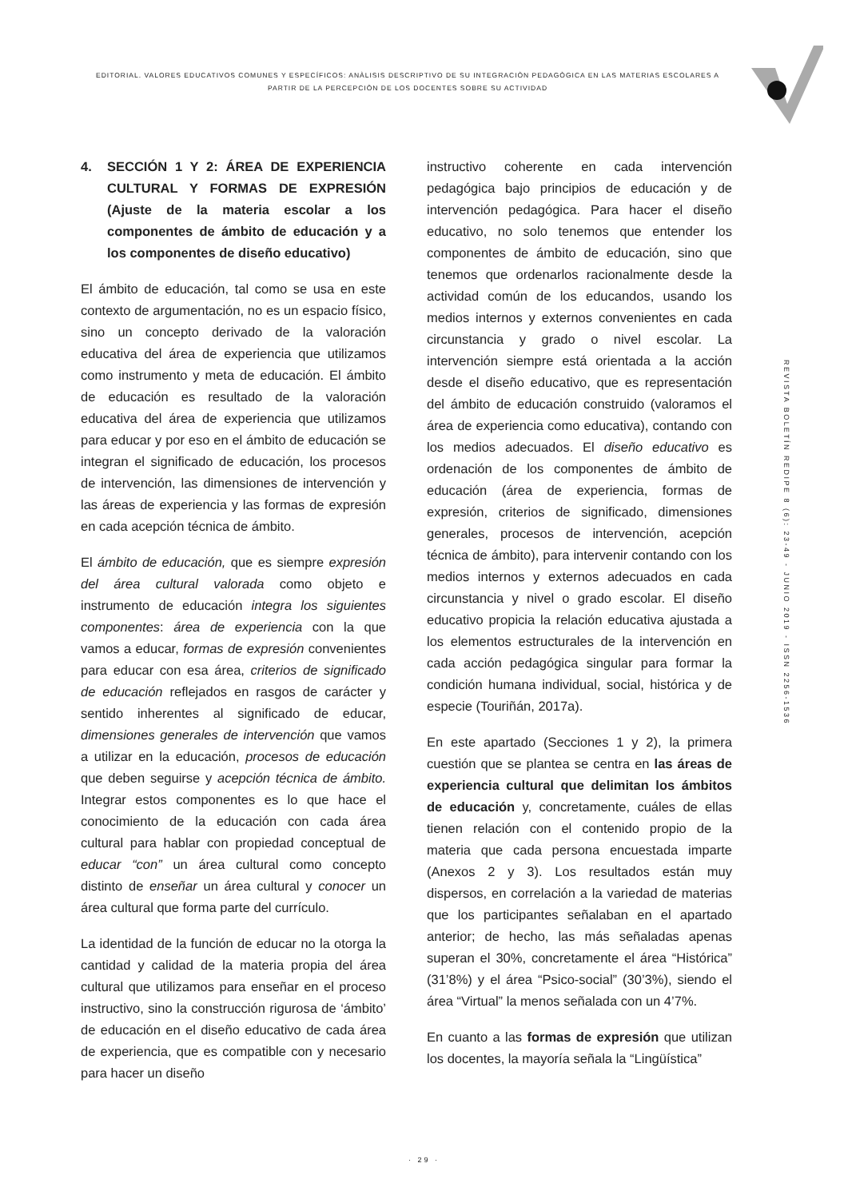EDITORIAL. VALORES EDUCATIVOS COMUNES Y ESPECÍFICOS: ANÀLISIS DESCRIPTIVO DE SU INTEGRACIÒN PEDAGÒGICA EN LAS MATERIAS ESCOLARES A
PARTIR DE LA PERCEPCIÒN DE LOS DOCENTES SOBRE SU ACTIVIDAD
4. SECCIÓN 1 Y 2: ÁREA DE EXPERIENCIA CULTURAL Y FORMAS DE EXPRESIÓN (Ajuste de la materia escolar a los componentes de ámbito de educación y a los componentes de diseño educativo)
El ámbito de educación, tal como se usa en este contexto de argumentación, no es un espacio físico, sino un concepto derivado de la valoración educativa del área de experiencia que utilizamos como instrumento y meta de educación. El ámbito de educación es resultado de la valoración educativa del área de experiencia que utilizamos para educar y por eso en el ámbito de educación se integran el significado de educación, los procesos de intervención, las dimensiones de intervención y las áreas de experiencia y las formas de expresión en cada acepción técnica de ámbito.
El ámbito de educación, que es siempre expresión del área cultural valorada como objeto e instrumento de educación integra los siguientes componentes: área de experiencia con la que vamos a educar, formas de expresión convenientes para educar con esa área, criterios de significado de educación reflejados en rasgos de carácter y sentido inherentes al significado de educar, dimensiones generales de intervención que vamos a utilizar en la educación, procesos de educación que deben seguirse y acepción técnica de ámbito. Integrar estos componentes es lo que hace el conocimiento de la educación con cada área cultural para hablar con propiedad conceptual de educar “con” un área cultural como concepto distinto de enseñar un área cultural y conocer un área cultural que forma parte del currículo.
La identidad de la función de educar no la otorga la cantidad y calidad de la materia propia del área cultural que utilizamos para enseñar en el proceso instructivo, sino la construcción rigurosa de ‘ámbito’ de educación en el diseño educativo de cada área de experiencia, que es compatible con y necesario para hacer un diseño
instructivo coherente en cada intervención pedagógica bajo principios de educación y de intervención pedagógica. Para hacer el diseño educativo, no solo tenemos que entender los componentes de ámbito de educación, sino que tenemos que ordenarlos racionalmente desde la actividad común de los educandos, usando los medios internos y externos convenientes en cada circunstancia y grado o nivel escolar. La intervención siempre está orientada a la acción desde el diseño educativo, que es representación del ámbito de educación construido (valoramos el área de experiencia como educativa), contando con los medios adecuados. El diseño educativo es ordenación de los componentes de ámbito de educación (área de experiencia, formas de expresión, criterios de significado, dimensiones generales, procesos de intervención, acepción técnica de ámbito), para intervenir contando con los medios internos y externos adecuados en cada circunstancia y nivel o grado escolar. El diseño educativo propicia la relación educativa ajustada a los elementos estructurales de la intervención en cada acción pedagógica singular para formar la condición humana individual, social, histórica y de especie (Touriñán, 2017a).
En este apartado (Secciones 1 y 2), la primera cuestión que se plantea se centra en las áreas de experiencia cultural que delimitan los ámbitos de educación y, concretamente, cuáles de ellas tienen relación con el contenido propio de la materia que cada persona encuestada imparte (Anexos 2 y 3). Los resultados están muy dispersos, en correlación a la variedad de materias que los participantes señalaban en el apartado anterior; de hecho, las más señaladas apenas superan el 30%, concretamente el área “Histórica” (31’8%) y el área “Psico-social” (30’3%), siendo el área “Virtual” la menos señalada con un 4’7%.
En cuanto a las formas de expresión que utilizan los docentes, la mayoría señala la “Lingüística”
R E V I S T A B O L E T Í N R E D I P E 8 ( 6 ) : 2 3 - 4 9 - J U N I O 2 0 1 9 - I S S N 2 2 5 6 - 1 5 3 6
· 29 ·